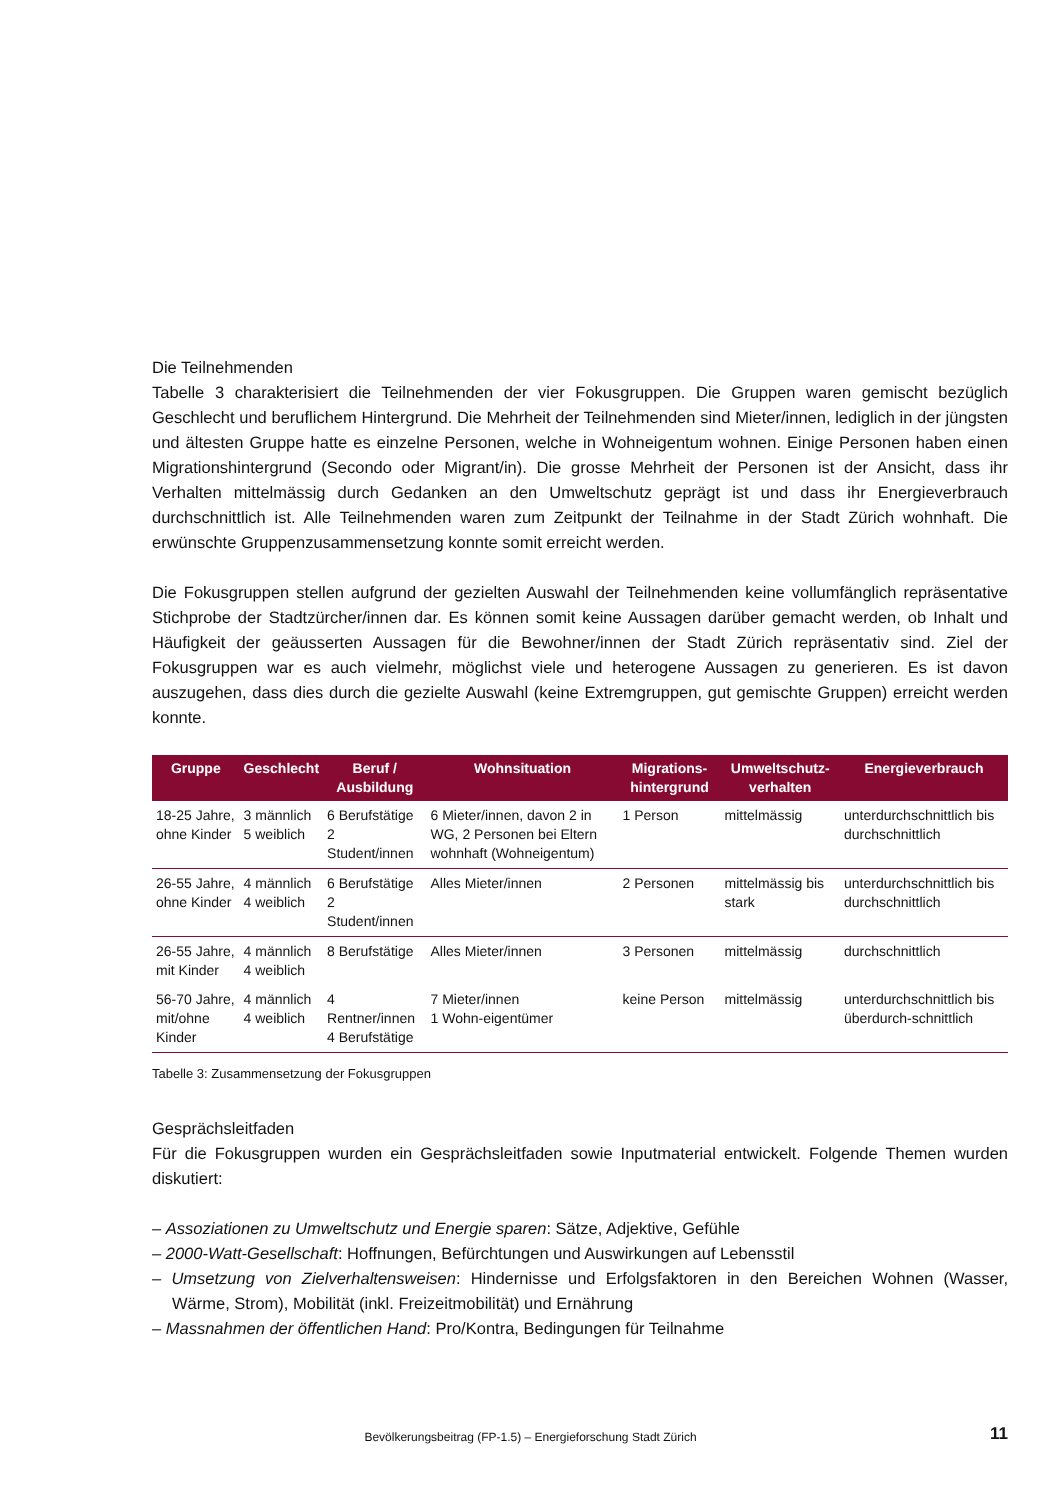Die Teilnehmenden
Tabelle 3 charakterisiert die Teilnehmenden der vier Fokusgruppen. Die Gruppen waren gemischt bezüglich Geschlecht und beruflichem Hintergrund. Die Mehrheit der Teilnehmenden sind Mieter/innen, lediglich in der jüngsten und ältesten Gruppe hatte es einzelne Personen, welche in Wohneigentum wohnen. Einige Personen haben einen Migrationshintergrund (Secondo oder Migrant/in). Die grosse Mehrheit der Personen ist der Ansicht, dass ihr Verhalten mittelmässig durch Gedanken an den Umweltschutz geprägt ist und dass ihr Energieverbrauch durchschnittlich ist. Alle Teilnehmenden waren zum Zeitpunkt der Teilnahme in der Stadt Zürich wohnhaft. Die erwünschte Gruppenzusammensetzung konnte somit erreicht werden.
Die Fokusgruppen stellen aufgrund der gezielten Auswahl der Teilnehmenden keine vollumfänglich repräsentative Stichprobe der Stadtzürcher/innen dar. Es können somit keine Aussagen darüber gemacht werden, ob Inhalt und Häufigkeit der geäusserten Aussagen für die Bewohner/innen der Stadt Zürich repräsentativ sind. Ziel der Fokusgruppen war es auch vielmehr, möglichst viele und heterogene Aussagen zu generieren. Es ist davon auszugehen, dass dies durch die gezielte Auswahl (keine Extremgruppen, gut gemischte Gruppen) erreicht werden konnte.
| Gruppe | Geschlecht | Beruf / Ausbildung | Wohnsituation | Migrations-hintergrund | Umweltschutz-verhalten | Energieverbrauch |
| --- | --- | --- | --- | --- | --- | --- |
| 18-25 Jahre, ohne Kinder | 3 männlich 5 weiblich | 6 Berufstätige 2 Student/innen | 6 Mieter/innen, davon 2 in WG, 2 Personen bei Eltern wohnhaft (Wohneigentum) | 1 Person | mittelmässig | unterdurchschnittlich bis durchschnittlich |
| 26-55 Jahre, ohne Kinder | 4 männlich 4 weiblich | 6 Berufstätige 2 Student/innen | Alles Mieter/innen | 2 Personen | mittelmässig bis stark | unterdurchschnittlich bis durchschnittlich |
| 26-55 Jahre, mit Kinder | 4 männlich 4 weiblich | 8 Berufstätige | Alles Mieter/innen | 3 Personen | mittelmässig | durchschnittlich |
| 56-70 Jahre, mit/ohne Kinder | 4 männlich 4 weiblich | 4 Rentner/innen 4 Berufstätige | 7 Mieter/innen 1 Wohn-eigentümer | keine Person | mittelmässig | unterdurchschnittlich bis überdurch-schnittlich |
Tabelle 3: Zusammensetzung der Fokusgruppen
Gesprächsleitfaden
Für die Fokusgruppen wurden ein Gesprächsleitfaden sowie Inputmaterial entwickelt. Folgende Themen wurden diskutiert:
– Assoziationen zu Umweltschutz und Energie sparen: Sätze, Adjektive, Gefühle
– 2000-Watt-Gesellschaft: Hoffnungen, Befürchtungen und Auswirkungen auf Lebensstil
– Umsetzung von Zielverhaltensweisen: Hindernisse und Erfolgsfaktoren in den Bereichen Wohnen (Wasser, Wärme, Strom), Mobilität (inkl. Freizeitmobilität) und Ernährung
– Massnahmen der öffentlichen Hand: Pro/Kontra, Bedingungen für Teilnahme
Bevölkerungsbeitrag (FP-1.5) – Energieforschung Stadt Zürich 11